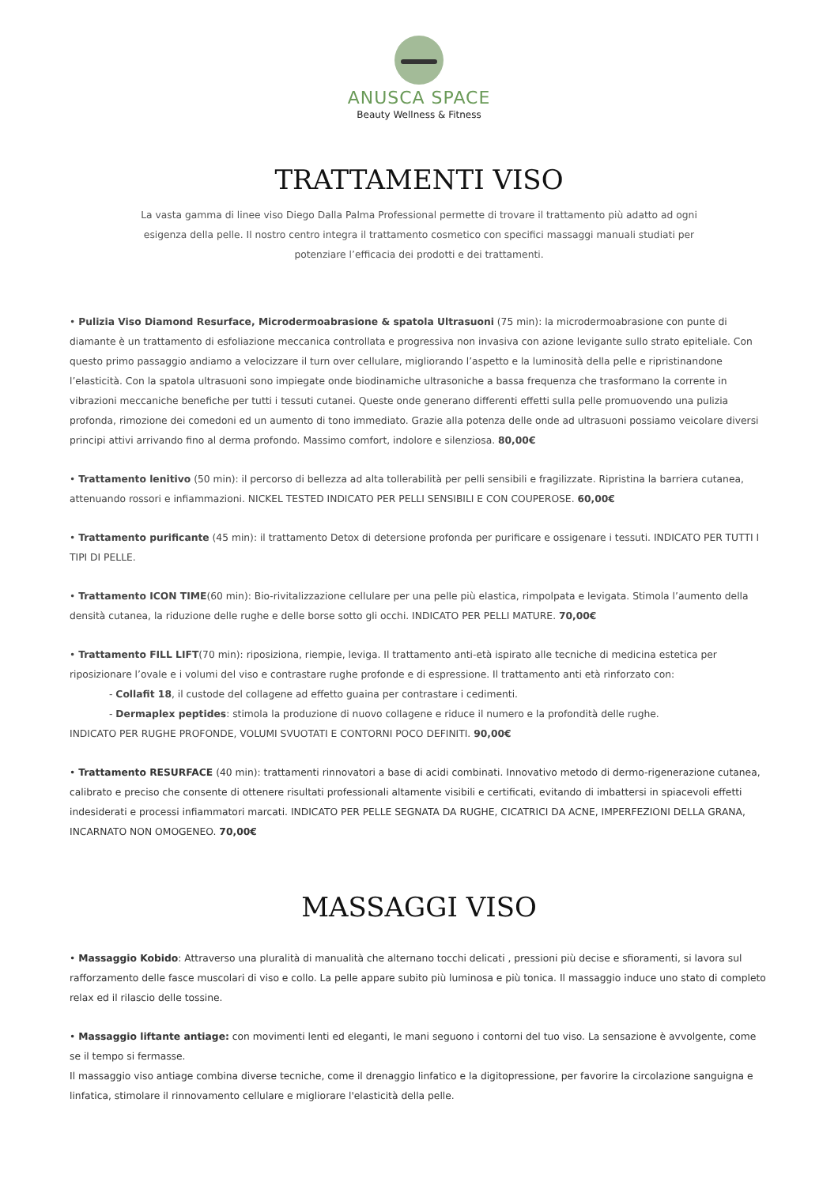ANUSCA SPACE
Beauty Wellness & Fitness
TRATTAMENTI VISO
La vasta gamma di linee viso Diego Dalla Palma Professional permette di trovare il trattamento più adatto ad ogni esigenza della pelle. Il nostro centro integra il trattamento cosmetico con specifici massaggi manuali studiati per potenziare l’efficacia dei prodotti e dei trattamenti.
• Pulizia Viso Diamond Resurface, Microdermoabrasione & spatola Ultrasuoni (75 min): la microdermoabrasione con punte di diamante è un trattamento di esfoliazione meccanica controllata e progressiva non invasiva con azione levigante sullo strato epiteliale. Con questo primo passaggio andiamo a velocizzare il turn over cellulare, migliorando l’aspetto e la luminosità della pelle e ripristinandone l’elasticità. Con la spatola ultrasuoni sono impiegate onde biodinamiche ultrasoniche a bassa frequenza che trasformano la corrente in vibrazioni meccaniche benefiche per tutti i tessuti cutanei. Queste onde generano differenti effetti sulla pelle promuovendo una pulizia profonda, rimozione dei comedoni ed un aumento di tono immediato. Grazie alla potenza delle onde ad ultrasuoni possiamo veicolare diversi principi attivi arrivando fino al derma profondo. Massimo comfort, indolore e silenziosa. 80,00€
• Trattamento lenitivo (50 min): il percorso di bellezza ad alta tollerabilità per pelli sensibili e fragilizzate. Ripristina la barriera cutanea, attenuando rossori e infiammazioni. NICKEL TESTED INDICATO PER PELLI SENSIBILI E CON COUPEROSE. 60,00€
• Trattamento purificante (45 min): il trattamento Detox di detersione profonda per purificare e ossigenare i tessuti. INDICATO PER TUTTI I TIPI DI PELLE.
• Trattamento ICON TIME(60 min): Bio-rivitalizzazione cellulare per una pelle più elastica, rimpolpata e levigata. Stimola l’aumento della densità cutanea, la riduzione delle rughe e delle borse sotto gli occhi. INDICATO PER PELLI MATURE. 70,00€
• Trattamento FILL LIFT(70 min): riposiziona, riempie, leviga. Il trattamento anti-età ispirato alle tecniche di medicina estetica per riposizionare l’ovale e i volumi del viso e contrastare rughe profonde e di espressione. Il trattamento anti età rinforzato con:
- Collafit 18, il custode del collagene ad effetto guaina per contrastare i cedimenti.
- Dermaplex peptides: stimola la produzione di nuovo collagene e riduce il numero e la profondità delle rughe.
INDICATO PER RUGHE PROFONDE, VOLUMI SVUOTATI E CONTORNI POCO DEFINITI. 90,00€
• Trattamento RESURFACE (40 min): trattamenti rinnovatori a base di acidi combinati. Innovativo metodo di dermo-rigenerazione cutanea, calibrato e preciso che consente di ottenere risultati professionali altamente visibili e certificati, evitando di imbattersi in spiacevoli effetti indesiderati e processi infiammatori marcati. INDICATO PER PELLE SEGNATA DA RUGHE, CICATRICI DA ACNE, IMPERFEZIONI DELLA GRANA, INCARNATO NON OMOGENEO. 70,00€
MASSAGGI VISO
• Massaggio Kobido: Attraverso una pluralità di manualità che alternano tocchi delicati , pressioni più decise e sfioramenti, si lavora sul rafforzamento delle fasce muscolari di viso e collo. La pelle appare subito più luminosa e più tonica. Il massaggio induce uno stato di completo relax ed il rilascio delle tossine.
• Massaggio liftante antiage: con movimenti lenti ed eleganti, le mani seguono i contorni del tuo viso. La sensazione è avvolgente, come se il tempo si fermasse.
Il massaggio viso antiage combina diverse tecniche, come il drenaggio linfatico e la digitopressione, per favorire la circolazione sanguigna e linfatica, stimolare il rinnovamento cellulare e migliorare l'elasticità della pelle.